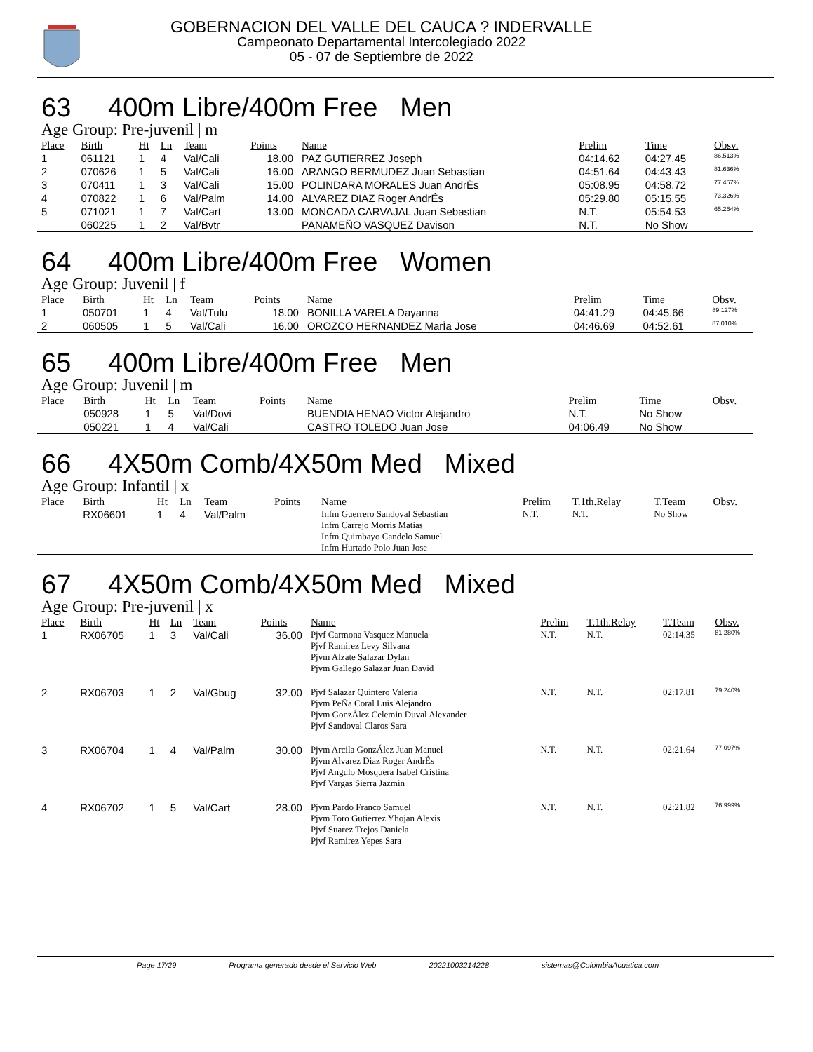GOBERNACION DEL VALLE DEL CAUCA ? INDERVALLE
Campeonato Departamental Intercolegiado 2022
05 - 07 de Septiembre de 2022
63 400m Libre/400m Free Men
Age Group: Pre-juvenil | m
| Place | Birth | Ht | Ln | Team | Points | Name | Prelim | Time | Obsv. |
| --- | --- | --- | --- | --- | --- | --- | --- | --- | --- |
| 1 | 061121 | 1 | 4 | Val/Cali | 18.00 | PAZ GUTIERREZ Joseph | 04:14.62 | 04:27.45 | 86.513% |
| 2 | 070626 | 1 | 5 | Val/Cali | 16.00 | ARANGO BERMUDEZ Juan Sebastian | 04:51.64 | 04:43.43 | 81.636% |
| 3 | 070411 | 1 | 3 | Val/Cali | 15.00 | POLINDARA MORALES Juan AndrÉs | 05:08.95 | 04:58.72 | 77.457% |
| 4 | 070822 | 1 | 6 | Val/Palm | 14.00 | ALVAREZ DIAZ Roger AndrÉs | 05:29.80 | 05:15.55 | 73.326% |
| 5 | 071021 | 1 | 7 | Val/Cart | 13.00 | MONCADA CARVAJAL Juan Sebastian | N.T. | 05:54.53 | 65.264% |
| | 060225 | 1 | 2 | Val/Bvtr | | PANAMEÑO VASQUEZ Davison | N.T. | No Show | |
64 400m Libre/400m Free Women
Age Group: Juvenil | f
| Place | Birth | Ht | Ln | Team | Points | Name | Prelim | Time | Obsv. |
| --- | --- | --- | --- | --- | --- | --- | --- | --- | --- |
| 1 | 050701 | 1 | 4 | Val/Tulu | 18.00 | BONILLA VARELA Dayanna | 04:41.29 | 04:45.66 | 89.127% |
| 2 | 060505 | 1 | 5 | Val/Cali | 16.00 | OROZCO HERNANDEZ MarÍa Jose | 04:46.69 | 04:52.61 | 87.010% |
65 400m Libre/400m Free Men
Age Group: Juvenil | m
| Place | Birth | Ht | Ln | Team | Points | Name | Prelim | Time | Obsv. |
| --- | --- | --- | --- | --- | --- | --- | --- | --- | --- |
| | 050928 | 1 | 5 | Val/Dovi | | BUENDIA HENAO Victor Alejandro | N.T. | No Show | |
| | 050221 | 1 | 4 | Val/Cali | | CASTRO TOLEDO Juan Jose | 04:06.49 | No Show | |
66 4X50m Comb/4X50m Med Mixed
Age Group: Infantil | x
| Place | Birth | Ht | Ln | Team | Points | Name | Prelim | T.1th.Relay | T.Team | Obsv. |
| --- | --- | --- | --- | --- | --- | --- | --- | --- | --- | --- |
| | RX06601 | 1 | 4 | Val/Palm | | Infm Guerrero Sandoval Sebastian Infm Carrejo Morris Matias Infm Quimbayo Candelo Samuel Infm Hurtado Polo Juan Jose | N.T. | N.T. | No Show | |
67 4X50m Comb/4X50m Med Mixed
Age Group: Pre-juvenil | x
| Place | Birth | Ht | Ln | Team | Points | Name | Prelim | T.1th.Relay | T.Team | Obsv. |
| --- | --- | --- | --- | --- | --- | --- | --- | --- | --- | --- |
| 1 | RX06705 | 1 | 3 | Val/Cali | 36.00 | Pjvf Carmona Vasquez Manuela Pjvf Ramirez Levy Silvana Pjvm Alzate Salazar Dylan Pjvm Gallego Salazar Juan David | N.T. | N.T. | 02:14.35 | 81.280% |
| 2 | RX06703 | 1 | 2 | Val/Gbug | 32.00 | Pjvf Salazar Quintero Valeria Pjvm PeÑa Coral Luis Alejandro Pjvm GonzÁlez Celemin Duval Alexander Pjvf Sandoval Claros Sara | N.T. | N.T. | 02:17.81 | 79.240% |
| 3 | RX06704 | 1 | 4 | Val/Palm | 30.00 | Pjvm Arcila GonzÁlez Juan Manuel Pjvm Alvarez Diaz Roger AndrÉs Pjvf Angulo Mosquera Isabel Cristina Pjvf Vargas Sierra Jazmin | N.T. | N.T. | 02:21.64 | 77.097% |
| 4 | RX06702 | 1 | 5 | Val/Cart | 28.00 | Pjvm Pardo Franco Samuel Pjvm Toro Gutierrez Yhojan Alexis Pjvf Suarez Trejos Daniela Pjvf Ramirez Yepes Sara | N.T. | N.T. | 02:21.82 | 76.999% |
Page 17/29 Programa generado desde el Servicio Web 20221003214228 sistemas@ColombiaAcuatica.com